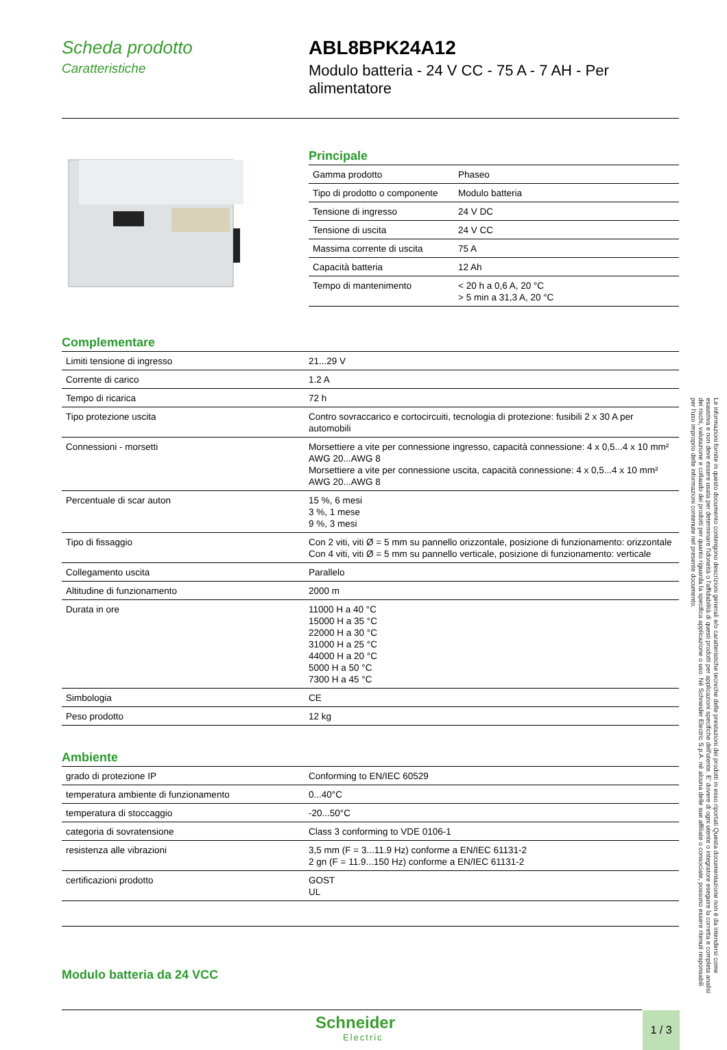Scheda prodotto
Caratteristiche
ABL8BPK24A12
Modulo batteria - 24 V CC - 75 A - 7 AH - Per
alimentatore
Principale
| Gamma prodotto | Phaseo |
| Tipo di prodotto o componente | Modulo batteria |
| Tensione di ingresso | 24 V DC |
| Tensione di uscita | 24 V CC |
| Massima corrente di uscita | 75 A |
| Capacità batteria | 12 Ah |
| Tempo di mantenimento | < 20 h a 0,6 A, 20 °C > 5 min a 31,3 A, 20 °C |
Complementare
| Limiti tensione di ingresso | 21...29 V |
| Corrente di carico | 1.2 A |
| Tempo di ricarica | 72 h |
| Tipo protezione uscita | Contro sovraccarico e cortocircuiti, tecnologia di protezione: fusibili 2 x 30 A per automobili |
| Connessioni - morsetti | Morsettiere a vite per connessione ingresso, capacità connessione: 4 x 0,5...4 x 10 mm² AWG 20...AWG 8 Morsettiere a vite per connessione uscita, capacità connessione: 4 x 0,5...4 x 10 mm² AWG 20...AWG 8 |
| Percentuale di scar auton | 15 %, 6 mesi 3 %, 1 mese 9 %, 3 mesi |
| Tipo di fissaggio | Con 2 viti, viti Ø = 5 mm su pannello orizzontale, posizione di funzionamento: orizzontale Con 4 viti, viti Ø = 5 mm su pannello verticale, posizione di funzionamento: verticale |
| Collegamento uscita | Parallelo |
| Altitudine di funzionamento | 2000 m |
| Durata in ore | 11000 H a 40 °C 15000 H a 35 °C 22000 H a 30 °C 31000 H a 25 °C 44000 H a 20 °C 5000 H a 50 °C 7300 H a 45 °C |
| Simbologia | CE |
| Peso prodotto | 12 kg |
Ambiente
| grado di protezione IP | Conforming to EN/IEC 60529 |
| temperatura ambiente di funzionamento | 0...40°C |
| temperatura di stoccaggio | -20...50°C |
| categoria di sovratensione | Class 3 conforming to VDE 0106-1 |
| resistenza alle vibrazioni | 3,5 mm (F = 3...11.9 Hz) conforme a EN/IEC 61131-2 2 gn (F = 11.9...150 Hz) conforme a EN/IEC 61131-2 |
| certificazioni prodotto | GOST UL |
Modulo batteria da 24 VCC
Schneider
Electric
1 / 3
Le informazioni fornite in questo documento contengono descrizioni generali e/o caratteristiche tecniche delle prestazioni dei prodotti in esso riportati Questa documentazione non è da intendersi come esaustiva e non deve essere usata per determinare l'idoneità o l'affidabilità di questi prodotti per applicazioni specifiche dell'utente. E' dovere di ogni utente o integratore eseguire la corretta e completa analisi dei rischi, valutazione e collaudo dei prodotti per quanto riguarda la specifica applicazione o uso. Né Schneider Electric S.p.A. né alcuna delle sue affiliate o consociate, possono essere ritenuti responsabili per l'uso improprio delle informazioni contenute nel presente documento.